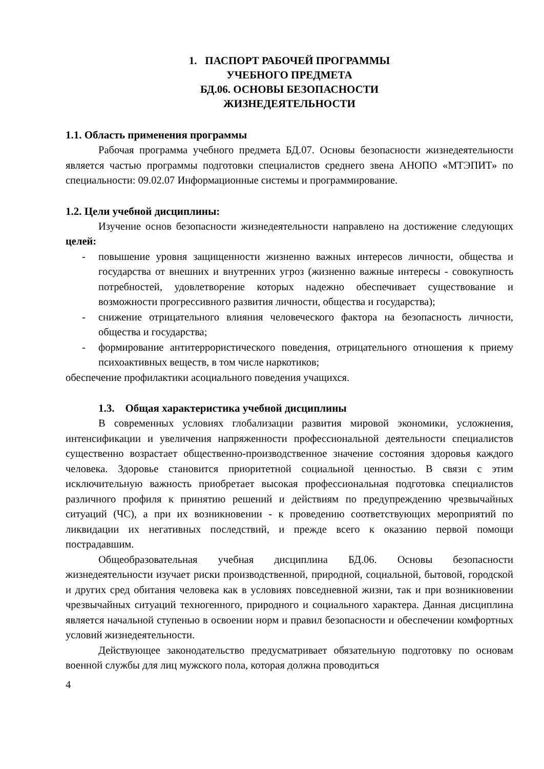1. ПАСПОРТ РАБОЧЕЙ ПРОГРАММЫ
УЧЕБНОГО ПРЕДМЕТА
БД.06. ОСНОВЫ БЕЗОПАСНОСТИ
ЖИЗНЕДЕЯТЕЛЬНОСТИ
1.1. Область применения программы
Рабочая программа учебного предмета БД.07. Основы безопасности жизнедеятельности является частью программы подготовки специалистов среднего звена АНОПО «МТЭПИТ» по специальности: 09.02.07 Информационные системы и программирование.
1.2. Цели учебной дисциплины:
Изучение основ безопасности жизнедеятельности направлено на достижение следующих целей:
- повышение уровня защищенности жизненно важных интересов личности, общества и государства от внешних и внутренних угроз (жизненно важные интересы - совокупность потребностей, удовлетворение которых надежно обеспечивает существование и возможности прогрессивного развития личности, общества и государства);
- снижение отрицательного влияния человеческого фактора на безопасность личности, общества и государства;
- формирование антитеррористического поведения, отрицательного отношения к приему психоактивных веществ, в том числе наркотиков;
обеспечение профилактики асоциального поведения учащихся.
1.3. Общая характеристика учебной дисциплины
В современных условиях глобализации развития мировой экономики, усложнения, интенсификации и увеличения напряженности профессиональной деятельности специалистов существенно возрастает общественно-производственное значение состояния здоровья каждого человека. Здоровье становится приоритетной социальной ценностью. В связи с этим исключительную важность приобретает высокая профессиональная подготовка специалистов различного профиля к принятию решений и действиям по предупреждению чрезвычайных ситуаций (ЧС), а при их возникновении - к проведению соответствующих мероприятий по ликвидации их негативных последствий, и прежде всего к оказанию первой помощи пострадавшим.
Общеобразовательная учебная дисциплина БД.06. Основы безопасности жизнедеятельности изучает риски производственной, природной, социальной, бытовой, городской и других сред обитания человека как в условиях повседневной жизни, так и при возникновении чрезвычайных ситуаций техногенного, природного и социального характера. Данная дисциплина является начальной ступенью в освоении норм и правил безопасности и обеспечении комфортных условий жизнедеятельности.
Действующее законодательство предусматривает обязательную подготовку по основам военной службы для лиц мужского пола, которая должна проводиться
4